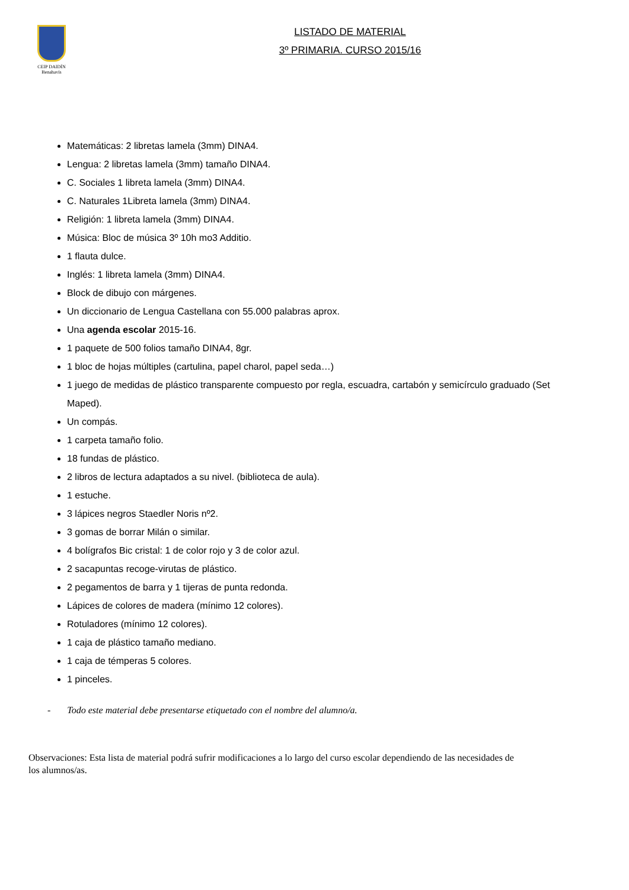CEIP DAIDÍN
Benahavís
LISTADO DE MATERIAL
3º PRIMARIA. CURSO 2015/16
Matemáticas: 2 libretas lamela (3mm) DINA4.
Lengua: 2 libretas lamela (3mm) tamaño DINA4.
C. Sociales 1 libreta lamela (3mm) DINA4.
C. Naturales 1Libreta lamela (3mm) DINA4.
Religión: 1 libreta lamela (3mm) DINA4.
Música: Bloc de música 3º 10h mo3 Additio.
1 flauta dulce.
Inglés: 1 libreta lamela (3mm) DINA4.
Block de dibujo con márgenes.
Un diccionario de Lengua Castellana con 55.000 palabras aprox.
Una agenda escolar 2015-16.
1 paquete de 500 folios tamaño DINA4, 8gr.
1 bloc de hojas múltiples (cartulina, papel charol, papel seda…)
1 juego de medidas de plástico transparente compuesto por regla, escuadra, cartabón y semicírculo graduado (Set Maped).
Un compás.
1 carpeta tamaño folio.
18 fundas de plástico.
2 libros de lectura adaptados a su nivel. (biblioteca de aula).
1 estuche.
3 lápices negros Staedler Noris nº2.
3 gomas de borrar Milán o similar.
4 bolígrafos Bic cristal: 1 de color rojo y 3 de color azul.
2 sacapuntas recoge-virutas de plástico.
2 pegamentos de barra y 1 tijeras de punta redonda.
Lápices de colores de madera (mínimo 12 colores).
Rotuladores (mínimo 12 colores).
1 caja de plástico tamaño mediano.
1 caja de témperas 5 colores.
1 pinceles.
- Todo este material debe presentarse etiquetado con el nombre del alumno/a.
Observaciones: Esta lista de material podrá sufrir modificaciones a lo largo del curso escolar dependiendo de las necesidades de los alumnos/as.